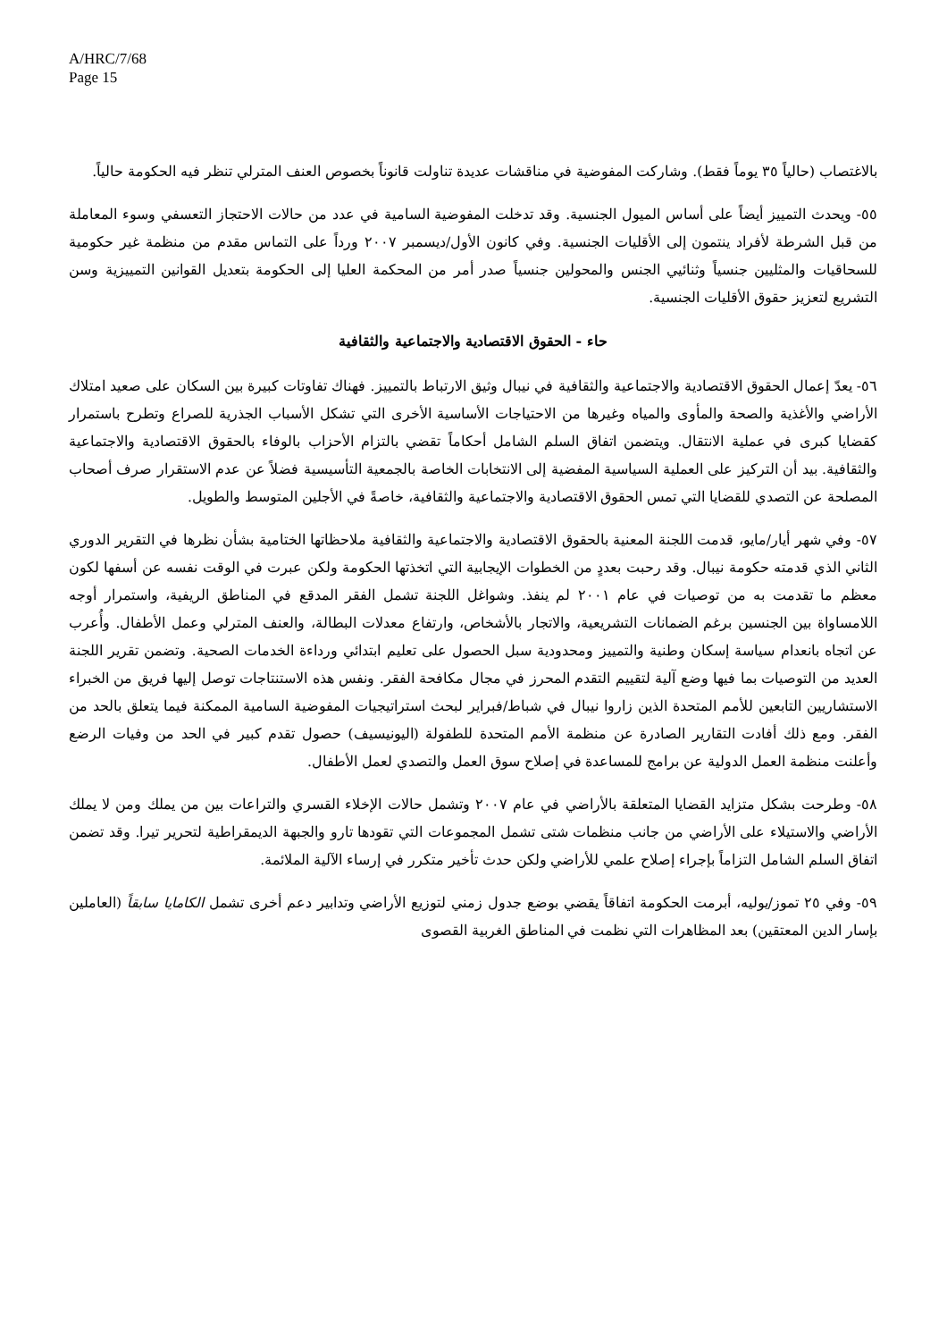A/HRC/7/68
Page 15
بالاغتصاب (حالياً ٣٥ يوماً فقط). وشاركت المفوضية في مناقشات عديدة تناولت قانوناً بخصوص العنف المترلي تنظر فيه الحكومة حالياً.
٥٥- ويحدث التمييز أيضاً على أساس الميول الجنسية. وقد تدخلت المفوضية السامية في عدد من حالات الاحتجاز التعسفي وسوء المعاملة من قبل الشرطة لأفراد ينتمون إلى الأقليات الجنسية. وفي كانون الأول/ديسمبر ٢٠٠٧ ورداً على التماس مقدم من منظمة غير حكومية للسحاقيات والمثليين جنسياً وثنائيي الجنس والمحولين جنسياً صدر أمر من المحكمة العليا إلى الحكومة بتعديل القوانين التمييزية وسن التشريع لتعزيز حقوق الأقليات الجنسية.
حاء - الحقوق الاقتصادية والاجتماعية والثقافية
٥٦- يعدّ إعمال الحقوق الاقتصادية والاجتماعية والثقافية في نيبال وثيق الارتباط بالتمييز. فهناك تفاوتات كبيرة بين السكان على صعيد امتلاك الأراضي والأغذية والصحة والمأوى والمياه وغيرها من الاحتياجات الأساسية الأخرى التي تشكل الأسباب الجذرية للصراع وتطرح باستمرار كقضايا كبرى في عملية الانتقال. ويتضمن اتفاق السلم الشامل أحكاماً تقضي بالتزام الأحزاب بالوفاء بالحقوق الاقتصادية والاجتماعية والثقافية. بيد أن التركيز على العملية السياسية المفضية إلى الانتخابات الخاصة بالجمعية التأسيسية فضلاً عن عدم الاستقرار صرف أصحاب المصلحة عن التصدي للقضايا التي تمس الحقوق الاقتصادية والاجتماعية والثقافية، خاصةً في الأجلين المتوسط والطويل.
٥٧- وفي شهر أيار/مايو، قدمت اللجنة المعنية بالحقوق الاقتصادية والاجتماعية والثقافية ملاحظاتها الختامية بشأن نظرها في التقرير الدوري الثاني الذي قدمته حكومة نيبال. وقد رحبت بعددٍ من الخطوات الإيجابية التي اتخذتها الحكومة ولكن عبرت في الوقت نفسه عن أسفها لكون معظم ما تقدمت به من توصيات في عام ٢٠٠١ لم ينفذ. وشواغل اللجنة تشمل الفقر المدقع في المناطق الريفية، واستمرار أوجه اللامساواة بين الجنسين برغم الضمانات التشريعية، والاتجار بالأشخاص، وارتفاع معدلات البطالة، والعنف المترلي وعمل الأطفال. وأُعرب عن اتجاه بانعدام سياسة إسكان وطنية والتمييز ومحدودية سبل الحصول على تعليم ابتدائي ورداءة الخدمات الصحية. وتضمن تقرير اللجنة العديد من التوصيات بما فيها وضع آلية لتقييم التقدم المحرز في مجال مكافحة الفقر. ونفس هذه الاستنتاجات توصل إليها فريق من الخبراء الاستشاريين التابعين للأمم المتحدة الذين زاروا نيبال في شباط/فبراير لبحث استراتيجيات المفوضية السامية الممكنة فيما يتعلق بالحد من الفقر. ومع ذلك أفادت التقارير الصادرة عن منظمة الأمم المتحدة للطفولة (اليونيسيف) حصول تقدم كبير في الحد من وفيات الرضع وأعلنت منظمة العمل الدولية عن برامج للمساعدة في إصلاح سوق العمل والتصدي لعمل الأطفال.
٥٨- وطرحت بشكل متزايد القضايا المتعلقة بالأراضي في عام ٢٠٠٧ وتشمل حالات الإخلاء القسري والتراعات بين من يملك ومن لا يملك الأراضي والاستيلاء على الأراضي من جانب منظمات شتى تشمل المجموعات التي تقودها تارو والجبهة الديمقراطية لتحرير تيرا. وقد تضمن اتفاق السلم الشامل التزاماً بإجراء إصلاح علمي للأراضي ولكن حدث تأخير متكرر في إرساء الآلية الملائمة.
٥٩- وفي ٢٥ تموز/يوليه، أبرمت الحكومة اتفاقاً يقضي بوضع جدول زمني لتوزيع الأراضي وتدابير دعم أخرى تشمل الكامايا سابقاً (العاملين بإسار الدين المعتقين) بعد المظاهرات التي نظمت في المناطق الغربية القصوى